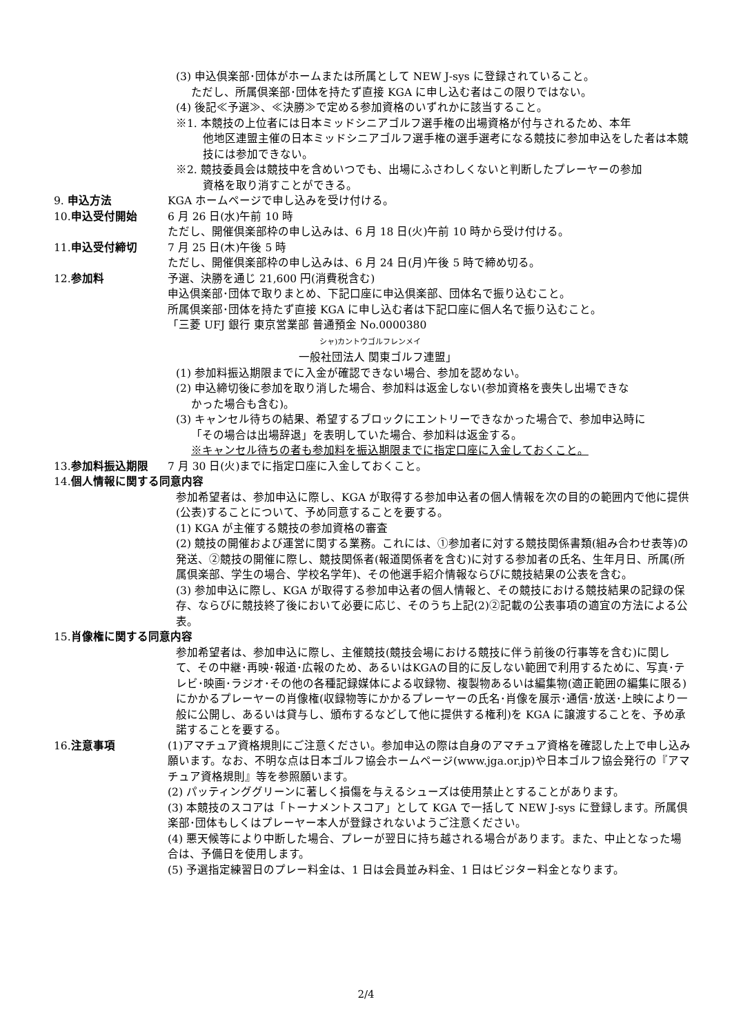(3) 申込倶楽部･団体がホームまたは所属として NEW J-sys に登録されていること。
ただし、所属倶楽部･団体を持たず直接 KGA に申し込む者はこの限りではない。
(4) 後記≪予選≫、≪決勝≫で定める参加資格のいずれかに該当すること。
※1. 本競技の上位者には日本ミッドシニアゴルフ選手権の出場資格が付与されるため、本年
他地区連盟主催の日本ミッドシニアゴルフ選手権の選手選考になる競技に参加申込をした者は本競技には参加できない。
※2. 競技委員会は競技中を含めいつでも、出場にふさわしくないと判断したプレーヤーの参加
資格を取り消すことができる。
9. 申込方法 KGA ホームページで申し込みを受け付ける。
10. 申込受付開始 6 月 26 日(水)午前 10 時
ただし、開催倶楽部枠の申し込みは、6 月 18 日(火)午前 10 時から受け付ける。
11. 申込受付締切 7 月 25 日(木)午後 5 時
ただし、開催倶楽部枠の申し込みは、6 月 24 日(月)午後 5 時で締め切る。
12. 参加料 予選、決勝を通じ 21,600 円(消費税含む)
申込倶楽部･団体で取りまとめ、下記口座に申込倶楽部、団体名で振り込むこと。
所属倶楽部･団体を持たず直接 KGA に申し込む者は下記口座に個人名で振り込むこと。
「三菱 UFJ 銀行 東京営業部 普通預金 No.0000380
シャ)カントウゴルフレンメイ
一般社団法人 関東ゴルフ連盟」
(1) 参加料振込期限までに入金が確認できない場合、参加を認めない。
(2) 申込締切後に参加を取り消した場合、参加料は返金しない(参加資格を喪失し出場できな
かった場合も含む)。
(3) キャンセル待ちの結果、希望するブロックにエントリーできなかった場合で、参加申込時に
「その場合は出場辞退」を表明していた場合、参加料は返金する。
※キャンセル待ちの者も参加料を振込期限までに指定口座に入金しておくこと。
13. 参加料振込期限 7 月 30 日(火)までに指定口座に入金しておくこと。
14. 個人情報に関する同意内容
参加希望者は、参加申込に際し、KGA が取得する参加申込者の個人情報を次の目的の範囲内で他に提供(公表)することについて、予め同意することを要する。
(1) KGA が主催する競技の参加資格の審査
(2) 競技の開催および運営に関する業務。これには、①参加者に対する競技関係書類(組み合わせ表等)の発送、②競技の開催に際し、競技関係者(報道関係者を含む)に対する参加者の氏名、生年月日、所属(所属倶楽部、学生の場合、学校名学年)、その他選手紹介情報ならびに競技結果の公表を含む。
(3) 参加申込に際し、KGA が取得する参加申込者の個人情報と、その競技における競技結果の記録の保存、ならびに競技終了後において必要に応じ、そのうち上記(2)②記載の公表事項の適宜の方法による公表。
15. 肖像権に関する同意内容
参加希望者は、参加申込に際し、主催競技(競技会場における競技に伴う前後の行事等を含む)に関して、その中継･再映･報道･広報のため、あるいはKGAの目的に反しない範囲で利用するために、写真･テレビ･映画･ラジオ･その他の各種記録媒体による収録物、複製物あるいは編集物(適正範囲の編集に限る)にかかるプレーヤーの肖像権(収録物等にかかるプレーヤーの氏名･肖像を展示･通信･放送･上映により一般に公開し、あるいは貸与し、頒布するなどして他に提供する権利)を KGA に譲渡することを、予め承諾することを要する。
16. 注意事項 (1)アマチュア資格規則にご注意ください。参加申込の際は自身のアマチュア資格を確認した上で申し込み願います。なお、不明な点は日本ゴルフ協会ホームページ(www.jga.or.jp)や日本ゴルフ協会発行の『アマチュア資格規則』等を参照願います。
(2) パッティンググリーンに著しく損傷を与えるシューズは使用禁止とすることがあります。
(3) 本競技のスコアは「トーナメントスコア」として KGA で一括して NEW J-sys に登録します。所属倶楽部･団体もしくはプレーヤー本人が登録されないようご注意ください。
(4) 悪天候等により中断した場合、プレーが翌日に持ち越される場合があります。また、中止となった場合は、予備日を使用します。
(5) 予選指定練習日のプレー料金は、1 日は会員並み料金、1 日はビジター料金となります。
2/4